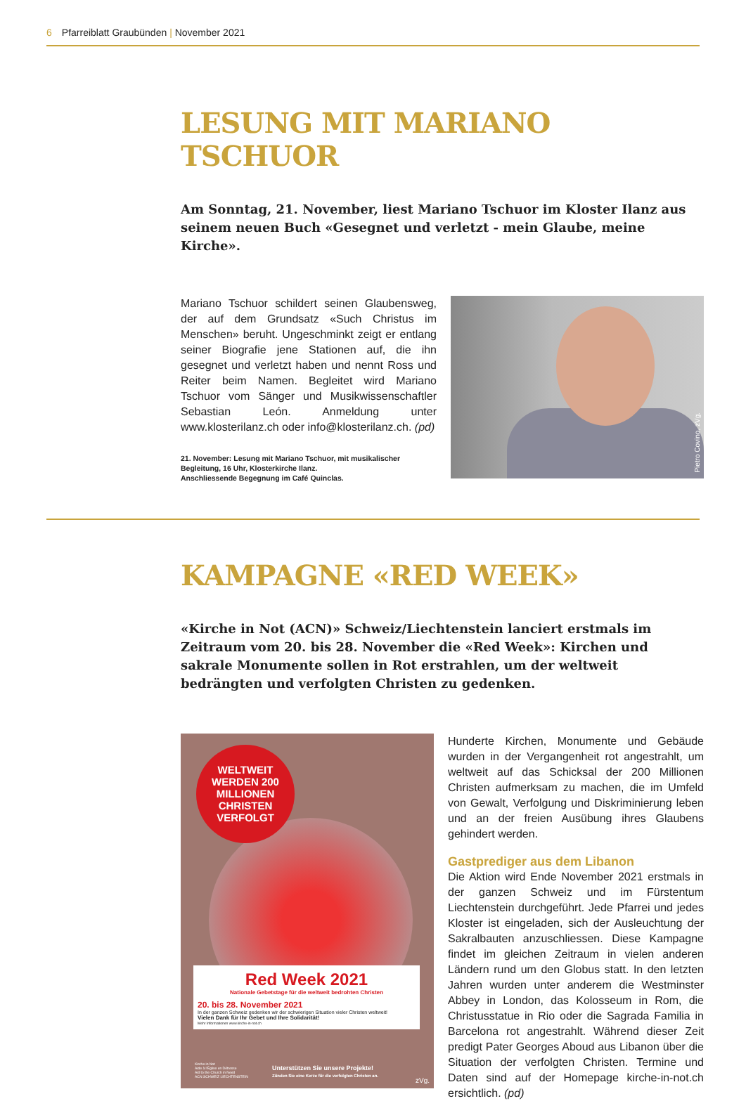6 Pfarreiblatt Graubünden | November 2021
LESUNG MIT MARIANO TSCHUOR
Am Sonntag, 21. November, liest Mariano Tschuor im Kloster Ilanz aus seinem neuen Buch «Gesegnet und verletzt - mein Glaube, meine Kirche».
Mariano Tschuor schildert seinen Glaubensweg, der auf dem Grundsatz «Such Christus im Menschen» beruht. Ungeschminkt zeigt er entlang seiner Biografie jene Stationen auf, die ihn gesegnet und verletzt haben und nennt Ross und Reiter beim Namen. Begleitet wird Mariano Tschuor vom Sänger und Musikwissenschaftler Sebastian León. Anmeldung unter www.klosterilanz.ch oder info@klosterilanz.ch. (pd)
21. November: Lesung mit Mariano Tschuor, mit musikalischer Begleitung, 16 Uhr, Klosterkirche Ilanz.
Anschliessende Begegnung im Café Quinclas.
Pietro Covino, zVg.
KAMPAGNE «RED WEEK»
«Kirche in Not (ACN)» Schweiz/Liechtenstein lanciert erstmals im Zeitraum vom 20. bis 28. November die «Red Week»: Kirchen und sakrale Monumente sollen in Rot erstrahlen, um der weltweit bedrängten und verfolgten Christen zu gedenken.
WELTWEIT WERDEN 200 MILLIONEN CHRISTEN VERFOLGT
Red Week 2021
Nationale Gebetstage für die weltweit bedrohten Christen
20. bis 28. November 2021
In der ganzen Schweiz gedenken wir der schwierigen Situation vieler Christen weltweit!
Vielen Dank für Ihr Gebet und Ihre Solidarität!
Mehr Informationen www.kirche-in-not.ch
Kirche in Not
Aide à l'Église en Détresse
Aid to the Church in Need
ACN SCHWEIZ LIECHTENSTEIN
Unterstützen Sie unsere Projekte!
Zünden Sie eine Kerze für die verfolgten Christen an.
zVg.
Hunderte Kirchen, Monumente und Gebäude wurden in der Vergangenheit rot angestrahlt, um weltweit auf das Schicksal der 200 Millionen Christen aufmerksam zu machen, die im Umfeld von Gewalt, Verfolgung und Diskriminierung leben und an der freien Ausübung ihres Glaubens gehindert werden.
Gastprediger aus dem Libanon
Die Aktion wird Ende November 2021 erstmals in der ganzen Schweiz und im Fürstentum Liechtenstein durchgeführt. Jede Pfarrei und jedes Kloster ist eingeladen, sich der Ausleuchtung der Sakralbauten anzuschliessen. Diese Kampagne findet im gleichen Zeitraum in vielen anderen Ländern rund um den Globus statt. In den letzten Jahren wurden unter anderem die Westminster Abbey in London, das Kolosseum in Rom, die Christusstatue in Rio oder die Sagrada Familia in Barcelona rot angestrahlt. Während dieser Zeit predigt Pater Georges Aboud aus Libanon über die Situation der verfolgten Christen. Termine und Daten sind auf der Homepage kirche-in-not.ch ersichtlich. (pd)